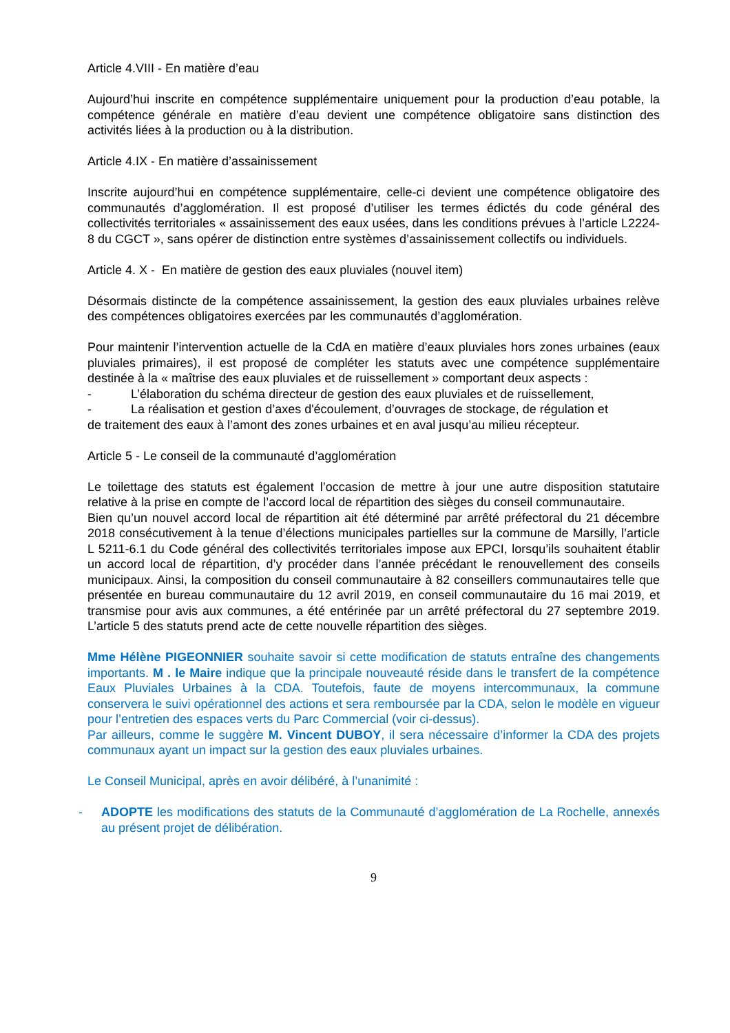Article 4.VIII - En matière d’eau
Aujourd’hui inscrite en compétence supplémentaire uniquement pour la production d’eau potable, la compétence générale en matière d’eau devient une compétence obligatoire sans distinction des activités liées à la production ou à la distribution.
Article 4.IX - En matière d’assainissement
Inscrite aujourd’hui en compétence supplémentaire, celle-ci devient une compétence obligatoire des communautés d’agglomération. Il est proposé d’utiliser les termes édictés du code général des collectivités territoriales « assainissement des eaux usées, dans les conditions prévues à l’article L2224-8 du CGCT », sans opérer de distinction entre systèmes d’assainissement collectifs ou individuels.
Article 4. X - En matière de gestion des eaux pluviales (nouvel item)
Désormais distincte de la compétence assainissement, la gestion des eaux pluviales urbaines relève des compétences obligatoires exercées par les communautés d’agglomération.
Pour maintenir l’intervention actuelle de la CdA en matière d’eaux pluviales hors zones urbaines (eaux pluviales primaires), il est proposé de compléter les statuts avec une compétence supplémentaire destinée à la « maîtrise des eaux pluviales et de ruissellement » comportant deux aspects :
- L’élaboration du schéma directeur de gestion des eaux pluviales et de ruissellement,
- La réalisation et gestion d’axes d'écoulement, d’ouvrages de stockage, de régulation et
de traitement des eaux à l’amont des zones urbaines et en aval jusqu’au milieu récepteur.
Article 5 - Le conseil de la communauté d’agglomération
Le toilettage des statuts est également l’occasion de mettre à jour une autre disposition statutaire relative à la prise en compte de l’accord local de répartition des sièges du conseil communautaire.
Bien qu’un nouvel accord local de répartition ait été déterminé par arrêté préfectoral du 21 décembre 2018 consécutivement à la tenue d’élections municipales partielles sur la commune de Marsilly, l’article L 5211-6.1 du Code général des collectivités territoriales impose aux EPCI, lorsqu’ils souhaitent établir un accord local de répartition, d’y procéder dans l’année précédant le renouvellement des conseils municipaux. Ainsi, la composition du conseil communautaire à 82 conseillers communautaires telle que présentée en bureau communautaire du 12 avril 2019, en conseil communautaire du 16 mai 2019, et transmise pour avis aux communes, a été entérinée par un arrêté préfectoral du 27 septembre 2019. L’article 5 des statuts prend acte de cette nouvelle répartition des sièges.
Mme Hélène PIGEONNIER souhaite savoir si cette modification de statuts entraîne des changements importants. M . le Maire indique que la principale nouveauté réside dans le transfert de la compétence Eaux Pluviales Urbaines à la CDA. Toutefois, faute de moyens intercommunaux, la commune conservera le suivi opérationnel des actions et sera remboursée par la CDA, selon le modèle en vigueur pour l’entretien des espaces verts du Parc Commercial (voir ci-dessus).
Par ailleurs, comme le suggère M. Vincent DUBOY, il sera nécessaire d’informer la CDA des projets communaux ayant un impact sur la gestion des eaux pluviales urbaines.
Le Conseil Municipal, après en avoir délibéré, à l’unanimité :
- ADOPTE les modifications des statuts de la Communauté d’agglomération de La Rochelle, annexés au présent projet de délibération.
9